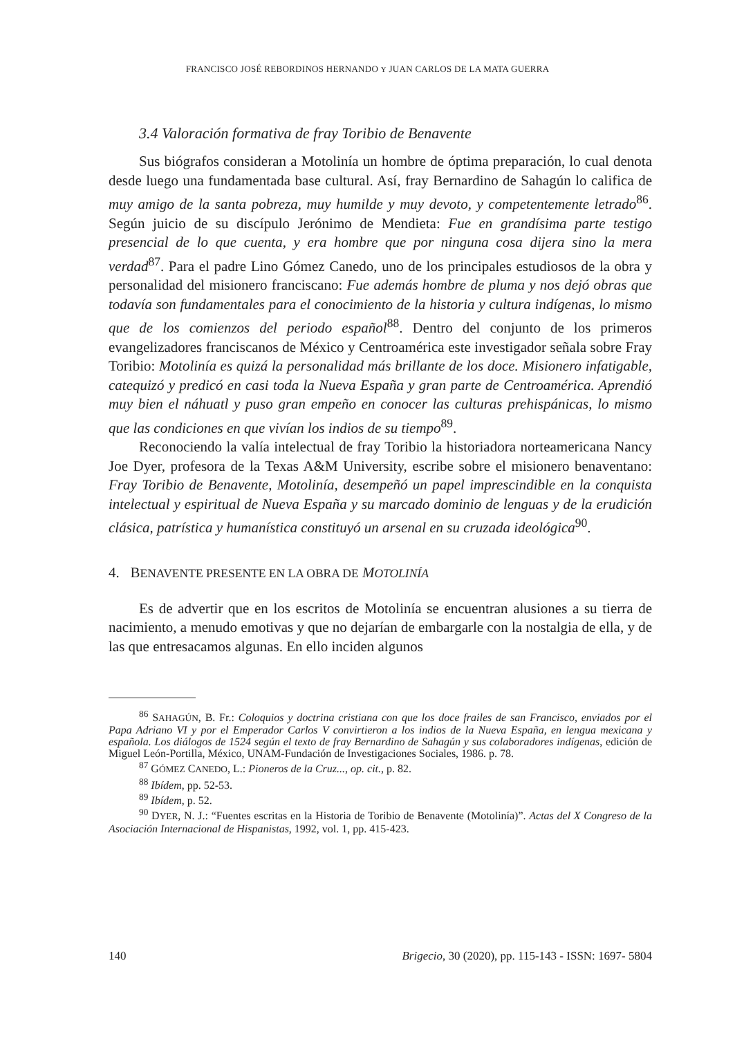FRANCISCO JOSÉ REBORDINOS HERNANDO Y JUAN CARLOS DE LA MATA GUERRA
3.4 Valoración formativa de fray Toribio de Benavente
Sus biógrafos consideran a Motolinía un hombre de óptima preparación, lo cual denota desde luego una fundamentada base cultural. Así, fray Bernardino de Sahagún lo califica de muy amigo de la santa pobreza, muy humilde y muy devoto, y competentemente letrado<sup>86</sup>. Según juicio de su discípulo Jerónimo de Mendieta: Fue en grandísima parte testigo presencial de lo que cuenta, y era hombre que por ninguna cosa dijera sino la mera verdad<sup>87</sup>. Para el padre Lino Gómez Canedo, uno de los principales estudiosos de la obra y personalidad del misionero franciscano: Fue además hombre de pluma y nos dejó obras que todavía son fundamentales para el conocimiento de la historia y cultura indígenas, lo mismo que de los comienzos del periodo español<sup>88</sup>. Dentro del conjunto de los primeros evangelizadores franciscanos de México y Centroamérica este investigador señala sobre Fray Toribio: Motolinía es quizá la personalidad más brillante de los doce. Misionero infatigable, catequizó y predicó en casi toda la Nueva España y gran parte de Centroamérica. Aprendió muy bien el náhuatl y puso gran empeño en conocer las culturas prehispánicas, lo mismo que las condiciones en que vivían los indios de su tiempo<sup>89</sup>.
Reconociendo la valía intelectual de fray Toribio la historiadora norteamericana Nancy Joe Dyer, profesora de la Texas A&M University, escribe sobre el misionero benaventano: Fray Toribio de Benavente, Motolinía, desempeñó un papel imprescindible en la conquista intelectual y espiritual de Nueva España y su marcado dominio de lenguas y de la erudición clásica, patrística y humanística constituyó un arsenal en su cruzada ideológica<sup>90</sup>.
4. BENAVENTE PRESENTE EN LA OBRA DE MOTOLINÍA
Es de advertir que en los escritos de Motolinía se encuentran alusiones a su tierra de nacimiento, a menudo emotivas y que no dejarían de embargarle con la nostalgia de ella, y de las que entresacamos algunas. En ello inciden algunos
<sup>86</sup> SAHAGÚN, B. Fr.: Coloquios y doctrina cristiana con que los doce frailes de san Francisco, enviados por el Papa Adriano VI y por el Emperador Carlos V convirtieron a los indios de la Nueva España, en lengua mexicana y española. Los diálogos de 1524 según el texto de fray Bernardino de Sahagún y sus colaboradores indígenas, edición de Miguel León-Portilla, México, UNAM-Fundación de Investigaciones Sociales, 1986. p. 78.
<sup>87</sup> GÓMEZ CANEDO, L.: Pioneros de la Cruz..., op. cit., p. 82.
<sup>88</sup> Ibídem, pp. 52-53.
<sup>89</sup> Ibídem, p. 52.
<sup>90</sup> DYER, N. J.: “Fuentes escritas en la Historia de Toribio de Benavente (Motolinía)”. Actas del X Congreso de la Asociación Internacional de Hispanistas, 1992, vol. 1, pp. 415-423.
140 Brigecio, 30 (2020), pp. 115-143 - ISSN: 1697- 5804